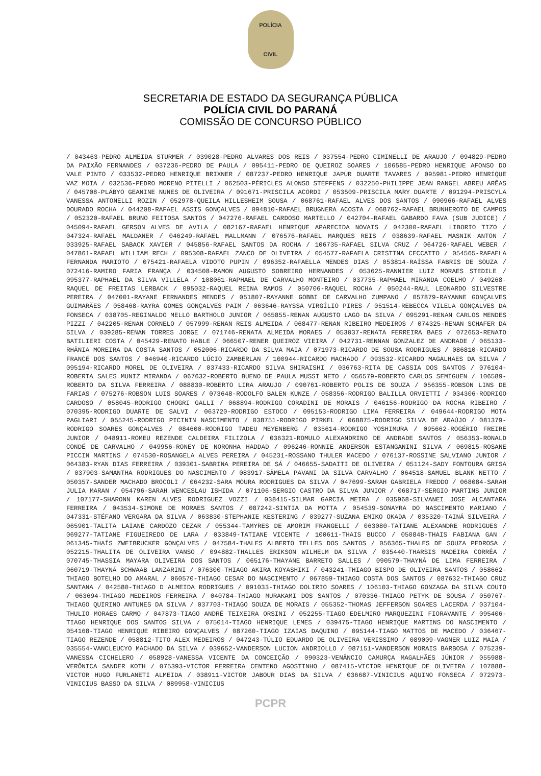POLÍCIA
CIVIL
SECRETARIA DE ESTADO DA SEGURANÇA PÚBLICA
POLÍCIA CIVIL DO PARANÁ
COMISSÃO DE CONCURSO PÚBLICO
/ 043463-PEDRO ALMEIDA STURMER / 039028-PEDRO ALVARES DOS REIS / 037554-PEDRO CIMINELLI DE ARAUJO / 094829-PEDRO DA PAIXÃO FERNANDES / 037236-PEDRO DE PAULA / 095411-PEDRO DE QUEIROZ SOARES / 106585-PEDRO HENRIQUE AFONSO DO VALE PINTO / 033532-PEDRO HENRIQUE BRIXNER / 087237-PEDRO HENRIQUE JAPUR DUARTE TAVARES / 095981-PEDRO HENRIQUE VAZ MOIA / 032536-PEDRO MORENO PITELLI / 062503-PÉRICLES ALONSO STEFFENS / 032250-PHILIPPE JEAN RANGEL ABREU ARÊAS / 045708-PLÁBYO GEANINE NUNES DE OLIVEIRA / 091671-PRISCILA ACORDI / 053509-PRISCILA MARY DUARTE / 091294-PRISCYLA VANESSA ANTONELLI ROZIN / 052978-QUEILA HILLESHEIM SOUSA / 068761-RAFAEL ALVES DOS SANTOS / 090966-RAFAEL ALVES DOURADO ROCHA / 044208-RAFAEL ASSIS GONÇALVES / 094810-RAFAEL BRUGNERA ACOSTA / 068762-RAFAEL BRUNHEROTO DE CAMPOS / 052320-RAFAEL BRUNO FEITOSA SANTOS / 047276-RAFAEL CARDOSO MARTELLO / 042704-RAFAEL GABARDO FAVA (SUB JUDICE) / 045094-RAFAEL GERSON ALVES DE AVILA / 082167-RAFAEL HENRIQUE APARECIDA NOVAIS / 042300-RAFAEL LIBORIO TIZO / 047324-RAFAEL MALDANER / 046249-RAFAEL MALLMANN / 076576-RAFAEL MARQUES REIS / 038639-RAFAEL MASNIK ANTON / 033925-RAFAEL SABACK XAVIER / 045856-RAFAEL SANTOS DA ROCHA / 106735-RAFAEL SILVA CRUZ / 064726-RAFAEL WEBER / 047861-RAFAEL WILLIAM RECH / 095308-RAFAEL ZANCO DE OLIVEIRA / 054577-RAFAELA CRISTINA CECCATTO / 054565-RAFAELA FERNANDA MARIOTO / 075421-RAFAELA VIDOTO PUPIN / 096352-RAFAELLA MENDES DIAS / 053814-RAÍSSA FABRIS DE SOUZA / 072416-RAMIRO FARIA FRANÇA / 034508-RAMON AUGUSTO SOBREIRO HERNANDES / 053625-RANNIER LUIZ MORAES STEDILE / 095377-RAPHAEL DA SILVA VILLELA / 108061-RAPHAEL DE CARVALHO MONTEIRO / 037735-RAPHAEL MIRANDA COELHO / 049268-RAQUEL DE FREITAS LERBACK / 095032-RAQUEL REINA RAMOS / 050706-RAQUEL ROCHA / 050244-RAUL LEONARDO SILVESTRE PEREIRA / 047001-RAYANE FERNANDES MENDES / 051807-RAYANNE GOBBI DE CARVALHO ZUMPANO / 057879-RAYANNE GONÇALVES GUIMARÃES / 058468-RAYRA GOMES GONÇALVES PAIM / 063646-RAYSSA VIRGÍLIO PIRES / 051514-REBECCA VILELA GONÇALVES DA FONSECA / 038705-REGINALDO MELLO BARTHOLO JUNIOR / 065855-RENAN AUGUSTO LAGO DA SILVA / 095291-RENAN CARLOS MENDES PIZZI / 042205-RENAN CORNELO / 057999-RENAN REIS ALMEIDA / 068477-RENAN RIBEIRO MEDEIROS / 074325-RENAN SCHAFER DA SILVA / 039285-RENAN TORRES JORGE / 071746-RENATA ALMEIDA MORAES / 053037-RENATA FERREIRA BAES / 072653-RENATO BATILIERI COSTA / 045429-RENATO HABLE / 066507-RENER QUEIROZ VIEIRA / 042731-RENNAN GONZALEZ DE ANDRADE / 065133-RHÂNIA MOREIRA DA COSTA SANTOS / 052006-RICARDO DA SILVA MAIA / 071973-RICARDO DE SOUSA RODRIGUES / 086810-RICARDO FRANCÉ DOS SANTOS / 046940-RICARDO LÚCIO ZAMBERLAN / 100944-RICARDO MACHADO / 093532-RICARDO MAGALHAES DA SILVA / 095194-RICARDO MOREL DE OLIVEIRA / 037433-RICARDO SILVA SHIRAISHI / 036763-RITA DE CASSIA DOS SANTOS / 076104-ROBERTA SALES MUNIZ MIRANDA / 067632-ROBERTO BUENO DE PAULA MUSSI NETO / 056579-ROBERTO CARLOS SEMIGUEN / 106589-ROBERTO DA SILVA FERREIRA / 088830-ROBERTO LIRA ARAUJO / 090761-ROBERTO POLIS DE SOUZA / 056355-ROBSON LINS DE FARIAS / 075276-ROBSON LUIS SOARES / 073648-RODOLFO BALEN KUNZE / 058356-RODRIGO BALILLA ORVIETTI / 034306-RODRIGO CARDOSO / 058045-RODRIGO CHOGRI GALLI / 068894-RODRIGO CORADINI DE MORAIS / 046156-RODRIGO DA ROCHA RIBEIRO / 070395-RODRIGO DUARTE DE SALVI / 063720-RODRIGO ESTOCO / 095153-RODRIGO LIMA FERREIRA / 049644-RODRIGO MOTA PAGLIARI / 055245-RODRIGO PICININ NASCIMENTO / 038751-RODRIGO PIRKEL / 068875-RODRIGO SILVA DE ARAÚJO / 081379-RODRIGO SOARES GONÇALVES / 084600-RODRIGO TADEU MEYENBERG / 035614-RODRIGO YOSHIMURA / 095662-ROGÉRIO FREIRE JUNIOR / 048911-ROMEU REZENDE CALDEIRA FILIZOLA / 036321-ROMULO ALEXANDRINO DE ANDRADE SANTOS / 056353-RONALD CONDÉ DE CARVALHO / 049956-RONEY DE NORONHA HADDAD / 096246-RONNIE ANDERSON ESTANGANINI SILVA / 069815-ROSANE PICCIN MARTINS / 074530-ROSANGELA ALVES PEREIRA / 045231-ROSSANO THULER MACEDO / 076137-ROSSINE SALVIANO JUNIOR / 064383-RYAN DIAS FERREIRA / 039301-SABRINA PEREIRA DE SÁ / 046655-SADAITI DE OLIVEIRA / 051124-SADY FONTOURA GRISA / 037903-SAMANTHA RODRIGUES DO NASCIMENTO / 083917-SÂMELA PAVANI DA SILVA CARVALHO / 064518-SAMUEL BLANK NETTO / 050357-SANDER MACHADO BROCOLI / 064232-SARA MOURA RODRIGUES DA SILVA / 047699-SARAH GABRIELA FREDDO / 068084-SARAH JULIA MARAN / 054796-SARAH WENCESLAU ISHIDA / 071106-SERGIO CASTRO DA SILVA JUNIOR / 068717-SERGIO MARTINS JUNIOR / 107177-SHARONN KAREN ALVES RODRIGUEZ VOZZI / 038415-SILMAR GARCIA MEIRA / 035968-SILVANEI JOSE ALCANTARA FERREIRA / 043534-SIMONE DE MORAES SANTOS / 087242-SINTIA DA MOTTA / 054539-SONAYRA DO NASCIMENTO MARIANO / 047331-STÉFANO VERGARA DA SILVA / 063830-STEPHANIE KESTERING / 039277-SUZANA EMIKO OKADA / 035320-TAINÁ SILVEIRA / 065901-TALITA LAIANE CARDOZO CEZAR / 055344-TAMYRES DE AMORIM FRANGELLI / 063080-TATIANE ALEXANDRE RODRIGUES / 069277-TATIANE FIGUEIREDO DE LARA / 033849-TATIANE VICENTE / 100611-THAIS BUCCO / 050848-THAIS FABIANA GAN / 061345-THAÍS ZWEIBRUCKER GONÇALVES / 047584-THALES ALBERTO TELLES DOS SANTOS / 056365-THALES DE SOUZA PEDROSA / 052215-THALITA DE OLIVEIRA VANSO / 094882-THALLES ERIKSON WILHELM DA SILVA / 035440-THARSIS MADEIRA CORRÊA / 070745-THASSIA MAYARA OLIVEIRA DOS SANTOS / 065176-THAYANE BARRETO SALLES / 090579-THAYNÁ DE LIMA FERREIRA / 060719-THAYNÁ SCHWAAB LANZARINI / 076300-THIAGO AKIRA KOYASHIKI / 043241-THIAGO BISPO DE OLIVEIRA SANTOS / 058662-THIAGO BOTELHO DO AMARAL / 060570-THIAGO CESAR DO NASCIMENTO / 067859-THIAGO COSTA DOS SANTOS / 087632-THIAGO CRUZ SANTANA / 042580-THIAGO D ALMEIDA RODRIGUES / 091033-THIAGO DOLIRIO SOARES / 106103-THIAGO GONZAGA DA SILVA COUTO / 063694-THIAGO MEDEIROS FERREIRA / 040784-THIAGO MURAKAMI DOS SANTOS / 070336-THIAGO PETYK DE SOUSA / 050767-THIAGO QUIRINO ANTUNES DA SILVA / 037703-THIAGO SOUZA DE MORAIS / 055352-THOMAS JEFFERSON SOARES LACERDA / 037104-THULIO MORAES CARMO / 047873-TIAGO ANDRÉ TEIXEIRA ORSINI / 052255-TIAGO EDELMIRO MARQUEZINI FIORAVANTE / 095406-TIAGO HENRIQUE DOS SANTOS SILVA / 075014-TIAGO HENRIQUE LEMES / 039475-TIAGO HENRIQUE MARTINS DO NASCIMENTO / 054168-TIAGO HENRIQUE RIBEIRO GONÇALVES / 087260-TIAGO IZAIAS DAQUINO / 095144-TIAGO MATTOS DE MACEDO / 036467-TIAGO REZENDE / 058812-TITO ALEX MEDEIROS / 047243-TÚLIO EDUARDO DE OLIVEIRA VERISSIMO / 089009-VAGNER LUIZ MAIA / 035554-VANCLEUCYO MACHADO DA SILVA / 039652-VANDERSON LUCION ANDRIOLLO / 087151-VANDERSON MORAIS BARBOSA / 075239-VANESSA CICHELERO / 058928-VANESSA VICENTE DA CONCEIÇÃO / 090323-VENÂNCIO CAMURÇA MAGALHÃES JÚNIOR / 055988-VERÔNICA SANDER KOTH / 075393-VICTOR FERREIRA CENTENO AGOSTINHO / 087415-VICTOR HENRIQUE DE OLIVEIRA / 107888-VICTOR HUGO FURLANETI ALMEIDA / 038911-VICTOR JABOUR DIAS DA SILVA / 036687-VINICIUS AQUINO FONSECA / 072973-VINICIUS BASSO DA SILVA / 089958-VINICIUS
PCPR